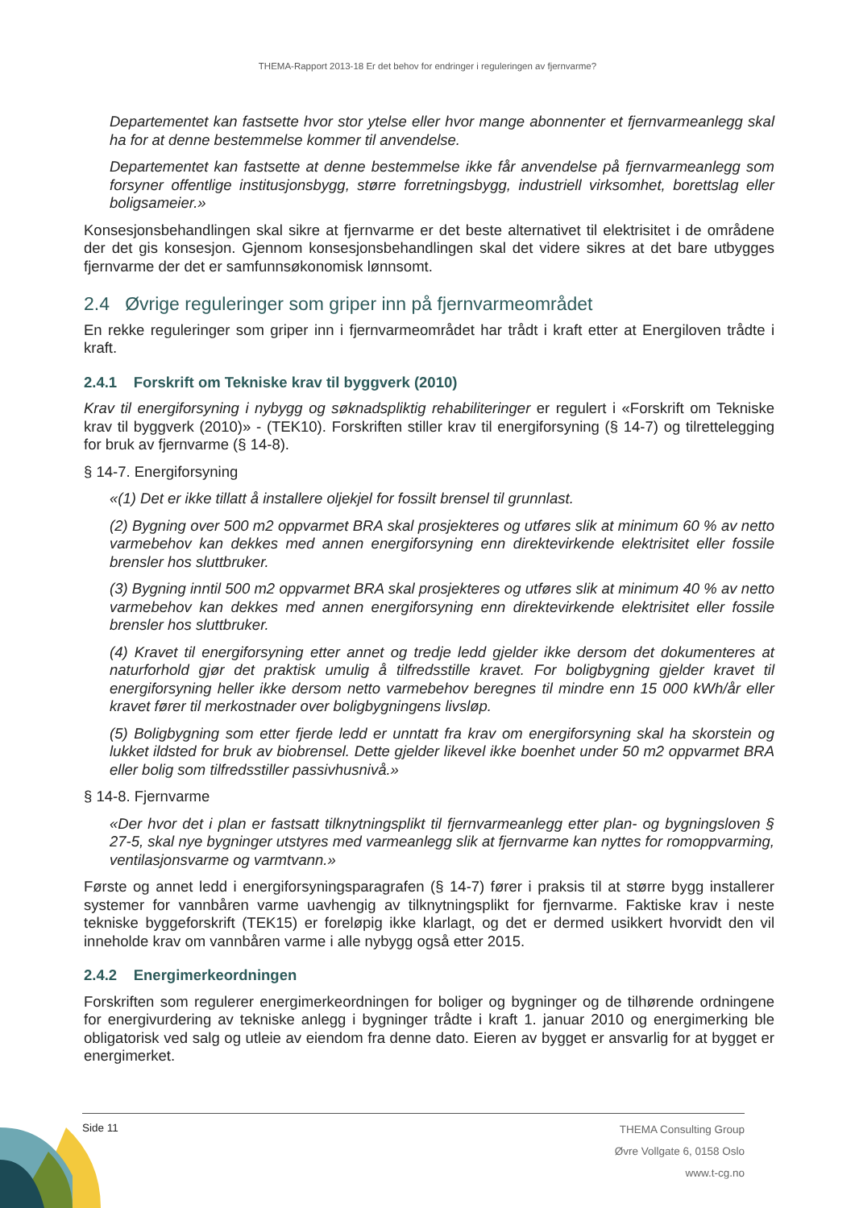THEMA-Rapport 2013-18 Er det behov for endringer i reguleringen av fjernvarme?
Departementet kan fastsette hvor stor ytelse eller hvor mange abonnenter et fjernvarmeanlegg skal ha for at denne bestemmelse kommer til anvendelse.
Departementet kan fastsette at denne bestemmelse ikke får anvendelse på fjernvarmeanlegg som forsyner offentlige institusjonsbygg, større forretningsbygg, industriell virksomhet, borettslag eller boligsameier.»
Konsesjonsbehandlingen skal sikre at fjernvarme er det beste alternativet til elektrisitet i de områdene der det gis konsesjon. Gjennom konsesjonsbehandlingen skal det videre sikres at det bare utbygges fjernvarme der det er samfunnsøkonomisk lønnsomt.
2.4 Øvrige reguleringer som griper inn på fjernvarmeområdet
En rekke reguleringer som griper inn i fjernvarmeområdet har trådt i kraft etter at Energiloven trådte i kraft.
2.4.1 Forskrift om Tekniske krav til byggverk (2010)
Krav til energiforsyning i nybygg og søknadspliktig rehabiliteringer er regulert i «Forskrift om Tekniske krav til byggverk (2010)» - (TEK10). Forskriften stiller krav til energiforsyning (§ 14-7) og tilrettelegging for bruk av fjernvarme (§ 14-8).
§ 14-7. Energiforsyning
«(1) Det er ikke tillatt å installere oljekjel for fossilt brensel til grunnlast.
(2) Bygning over 500 m2 oppvarmet BRA skal prosjekteres og utføres slik at minimum 60 % av netto varmebehov kan dekkes med annen energiforsyning enn direktevirkende elektrisitet eller fossile brensler hos sluttbruker.
(3) Bygning inntil 500 m2 oppvarmet BRA skal prosjekteres og utføres slik at minimum 40 % av netto varmebehov kan dekkes med annen energiforsyning enn direktevirkende elektrisitet eller fossile brensler hos sluttbruker.
(4) Kravet til energiforsyning etter annet og tredje ledd gjelder ikke dersom det dokumenteres at naturforhold gjør det praktisk umulig å tilfredsstille kravet. For boligbygning gjelder kravet til energiforsyning heller ikke dersom netto varmebehov beregnes til mindre enn 15 000 kWh/år eller kravet fører til merkostnader over boligbygningens livsløp.
(5) Boligbygning som etter fjerde ledd er unntatt fra krav om energiforsyning skal ha skorstein og lukket ildsted for bruk av biobrensel. Dette gjelder likevel ikke boenhet under 50 m2 oppvarmet BRA eller bolig som tilfredsstiller passivhusnivå.»
§ 14-8. Fjernvarme
«Der hvor det i plan er fastsatt tilknytningsplikt til fjernvarmeanlegg etter plan- og bygningsloven § 27-5, skal nye bygninger utstyres med varmeanlegg slik at fjernvarme kan nyttes for romoppvarming, ventilasjonsvarme og varmtvann.»
Første og annet ledd i energiforsyningsparagrafen (§ 14-7) fører i praksis til at større bygg installerer systemer for vannbåren varme uavhengig av tilknytningsplikt for fjernvarme. Faktiske krav i neste tekniske byggeforskrift (TEK15) er foreløpig ikke klarlagt, og det er dermed usikkert hvorvidt den vil inneholde krav om vannbåren varme i alle nybygg også etter 2015.
2.4.2 Energimerkeordningen
Forskriften som regulerer energimerkeordningen for boliger og bygninger og de tilhørende ordningene for energivurdering av tekniske anlegg i bygninger trådte i kraft 1. januar 2010 og energimerking ble obligatorisk ved salg og utleie av eiendom fra denne dato. Eieren av bygget er ansvarlig for at bygget er energimerket.
Side 11
THEMA Consulting Group
Øvre Vollgate 6, 0158 Oslo
www.t-cg.no